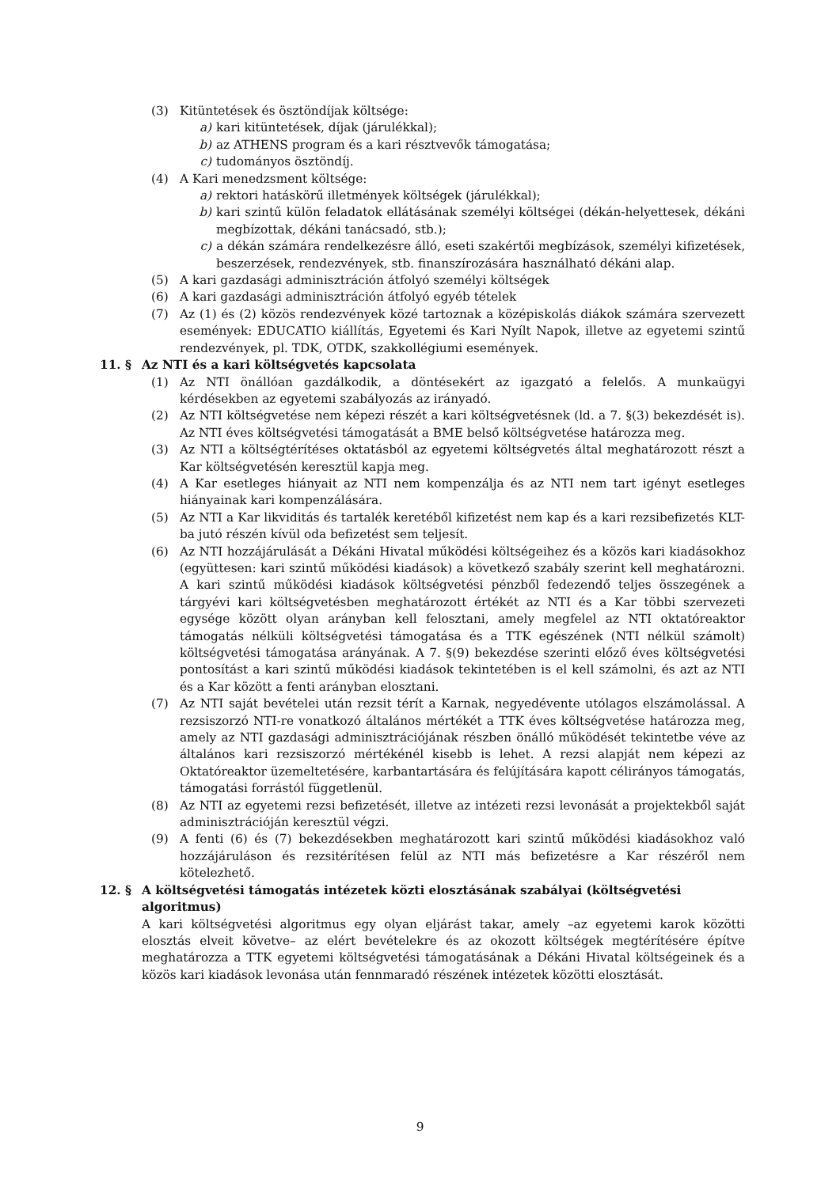(3) Kitüntetések és ösztöndíjak költsége:
a) kari kitüntetések, díjak (járulékkal);
b) az ATHENS program és a kari résztvevők támogatása;
c) tudományos ösztöndíj.
(4) A Kari menedzsment költsége:
a) rektori hatáskörű illetmények költségek (járulékkal);
b) kari szintű külön feladatok ellátásának személyi költségei (dékán-helyettesek, dékáni megbízottak, dékáni tanácsadó, stb.);
c) a dékán számára rendelkezésre álló, eseti szakértői megbízások, személyi kifizetések, beszerzések, rendezvények, stb. finanszírozására használható dékáni alap.
(5) A kari gazdasági adminisztráción átfolyó személyi költségek
(6) A kari gazdasági adminisztráción átfolyó egyéb tételek
(7) Az (1) és (2) közös rendezvények közé tartoznak a középiskolás diákok számára szervezett események: EDUCATIO kiállítás, Egyetemi és Kari Nyílt Napok, illetve az egyetemi szintű rendezvények, pl. TDK, OTDK, szakkollégiumi események.
11. § Az NTI és a kari költségvetés kapcsolata
(1) Az NTI önállóan gazdálkodik, a döntésekért az igazgató a felelős. A munkaügyi kérdésekben az egyetemi szabályozás az irányadó.
(2) Az NTI költségvetése nem képezi részét a kari költségvetésnek (ld. a 7. §(3) bekezdését is). Az NTI éves költségvetési támogatását a BME belső költségvetése határozza meg.
(3) Az NTI a költségtérítéses oktatásból az egyetemi költségvetés által meghatározott részt a Kar költségvetésén keresztül kapja meg.
(4) A Kar esetleges hiányait az NTI nem kompenzálja és az NTI nem tart igényt esetleges hiányainak kari kompenzálására.
(5) Az NTI a Kar likviditás és tartalék keretéből kifizetést nem kap és a kari rezsibefizetés KLT-ba jutó részén kívül oda befizetést sem teljesít.
(6) Az NTI hozzájárulását a Dékáni Hivatal működési költségeihez és a közös kari kiadásokhoz (együttesen: kari szintű működési kiadások) a következő szabály szerint kell meghatározni. A kari szintű működési kiadások költségvetési pénzből fedezendő teljes összegének a tárgyévi kari költségvetésben meghatározott értékét az NTI és a Kar többi szervezeti egysége között olyan arányban kell felosztani, amely megfelel az NTI oktatóreaktor támogatás nélküli költségvetési támogatása és a TTK egészének (NTI nélkül számolt) költségvetési támogatása arányának. A 7. §(9) bekezdése szerinti előző éves költségvetési pontosítást a kari szintű működési kiadások tekintetében is el kell számolni, és azt az NTI és a Kar között a fenti arányban elosztani.
(7) Az NTI saját bevételei után rezsit térít a Karnak, negyedévente utólagos elszámolással. A rezsiszorzó NTI-re vonatkozó általános mértékét a TTK éves költségvetése határozza meg, amely az NTI gazdasági adminisztrációjának részben önálló működését tekintetbe véve az általános kari rezsiszorzó mértékénél kisebb is lehet. A rezsi alapját nem képezi az Oktatóreaktor üzemeltetésére, karbantartására és felújítására kapott célirányos támogatás, támogatási forrástól függetlenül.
(8) Az NTI az egyetemi rezsi befizetését, illetve az intézeti rezsi levonását a projektekből saját adminisztrációján keresztül végzi.
(9) A fenti (6) és (7) bekezdésekben meghatározott kari szintű működési kiadásokhoz való hozzájáruláson és rezsitérítésen felül az NTI más befizetésre a Kar részéről nem kötelezhető.
12. § A költségvetési támogatás intézetek közti elosztásának szabályai (költségvetési algoritmus)
A kari költségvetési algoritmus egy olyan eljárást takar, amely –az egyetemi karok közötti elosztás elveit követve– az elért bevételekre és az okozott költségek megtérítésére építve meghatározza a TTK egyetemi költségvetési támogatásának a Dékáni Hivatal költségeinek és a közös kari kiadások levonása után fennmaradó részének intézetek közötti elosztását.
9